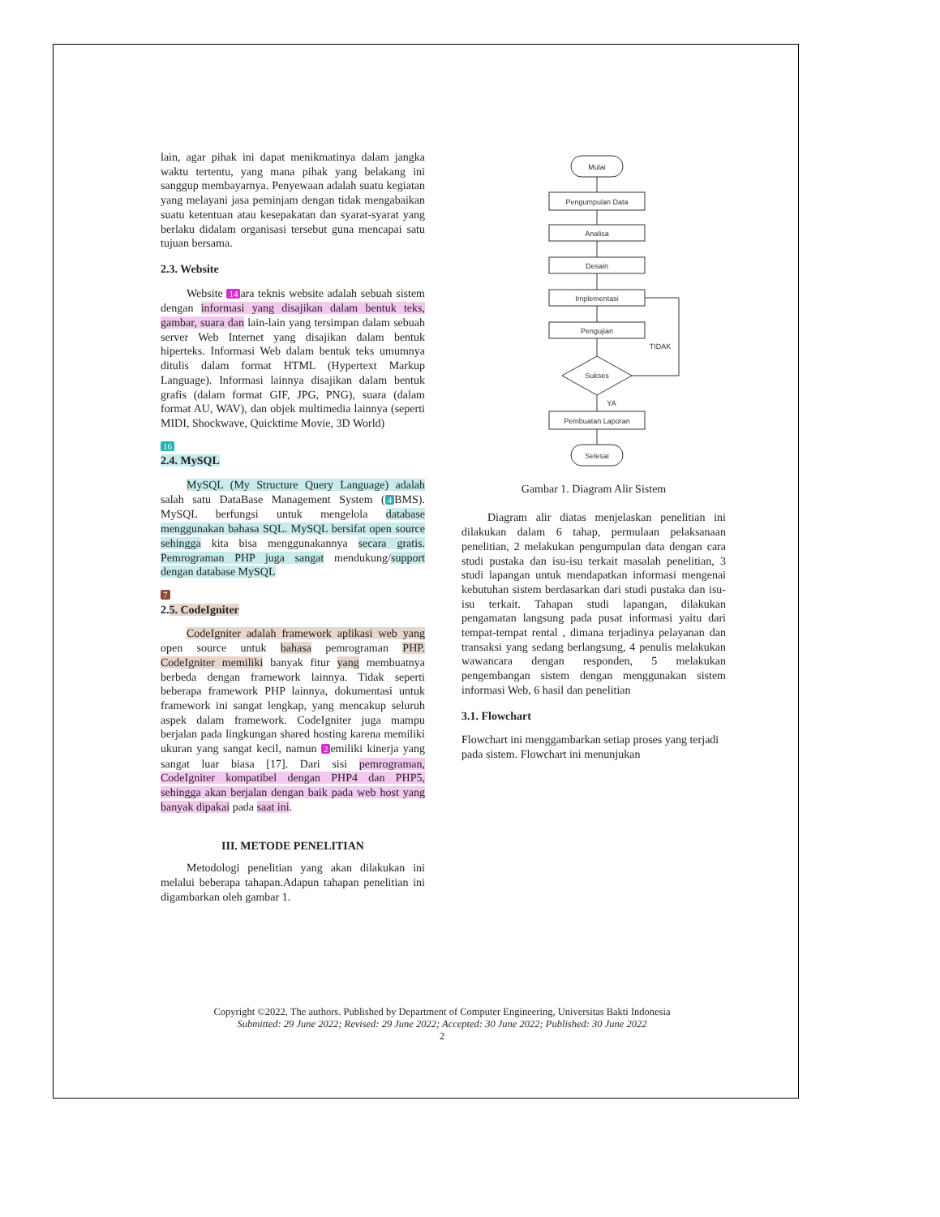lain, agar pihak ini dapat menikmatinya dalam jangka waktu tertentu, yang mana pihak yang belakang ini sanggup membayarnya. Penyewaan adalah suatu kegiatan yang melayani jasa peminjam dengan tidak mengabaikan suatu ketentuan atau kesepakatan dan syarat-syarat yang berlaku didalam organisasi tersebut guna mencapai satu tujuan bersama.
2.3. Website
Website 14 ara teknis website adalah sebuah sistem dengan informasi yang disajikan dalam bentuk teks, gambar, suara dan lain-lain yang tersimpan dalam sebuah server Web Internet yang disajikan dalam bentuk hiperteks. Informasi Web dalam bentuk teks umumnya ditulis dalam format HTML (Hypertext Markup Language). Informasi lainnya disajikan dalam bentuk grafis (dalam format GIF, JPG, PNG), suara (dalam format AU, WAV), dan objek multimedia lainnya (seperti MIDI, Shockwave, Quicktime Movie, 3D World)
16
2.4. MySQL
MySQL (My Structure Query Language) adalah salah satu DataBase Management System (4 BMS). MySQL berfungsi untuk mengelola database menggunakan bahasa SQL. MySQL bersifat open source sehingga kita bisa menggunakannya secara gratis. Pemrograman PHP juga sangat mendukung/support dengan database MySQL
7
2.5. CodeIgniter
CodeIgniter adalah framework aplikasi web yang open source untuk bahasa pemrograman PHP. CodeIgniter memiliki banyak fitur yang membuatnya berbeda dengan framework lainnya. Tidak seperti beberapa framework PHP lainnya, dokumentasi untuk framework ini sangat lengkap, yang mencakup seluruh aspek dalam framework. CodeIgniter juga mampu berjalan pada lingkungan shared hosting karena memiliki ukuran yang sangat kecil, namun 2 emiliki kinerja yang sangat luar biasa [17]. Dari sisi pemrograman, CodeIgniter kompatibel dengan PHP4 dan PHP5, sehingga akan berjalan dengan baik pada web host yang banyak dipakai pada saat ini.
III. METODE PENELITIAN
Metodologi penelitian yang akan dilakukan ini melalui beberapa tahapan.Adapun tahapan penelitian ini digambarkan oleh gambar 1.
Mulai
Pengumpulan Data
Analisa
Desain
Implementasi
Pengujian
Sukses
TIDAK
YA
Pembuatan Laporan
Selesai
Gambar 1. Diagram Alir Sistem
Diagram alir diatas menjelaskan penelitian ini dilakukan dalam 6 tahap, permulaan pelaksanaan penelitian, 2 melakukan pengumpulan data dengan cara studi pustaka dan isu-isu terkait masalah penelitian, 3 studi lapangan untuk mendapatkan informasi mengenai kebutuhan sistem berdasarkan dari studi pustaka dan isu-isu terkait. Tahapan studi lapangan, dilakukan pengamatan langsung pada pusat informasi yaitu dari tempat-tempat rental , dimana terjadinya pelayanan dan transaksi yang sedang berlangsung, 4 penulis melakukan wawancara dengan responden, 5 melakukan pengembangan sistem dengan menggunakan sistem informasi Web, 6 hasil dan penelitian
3.1. Flowchart
Flowchart ini menggambarkan setiap proses yang terjadi pada sistem. Flowchart ini menunjukan
Copyright ©2022, The authors. Published by Department of Computer Engineering, Universitas Bakti Indonesia
Submitted: 29 June 2022; Revised: 29 June 2022; Accepted: 30 June 2022; Published: 30 June 2022
2